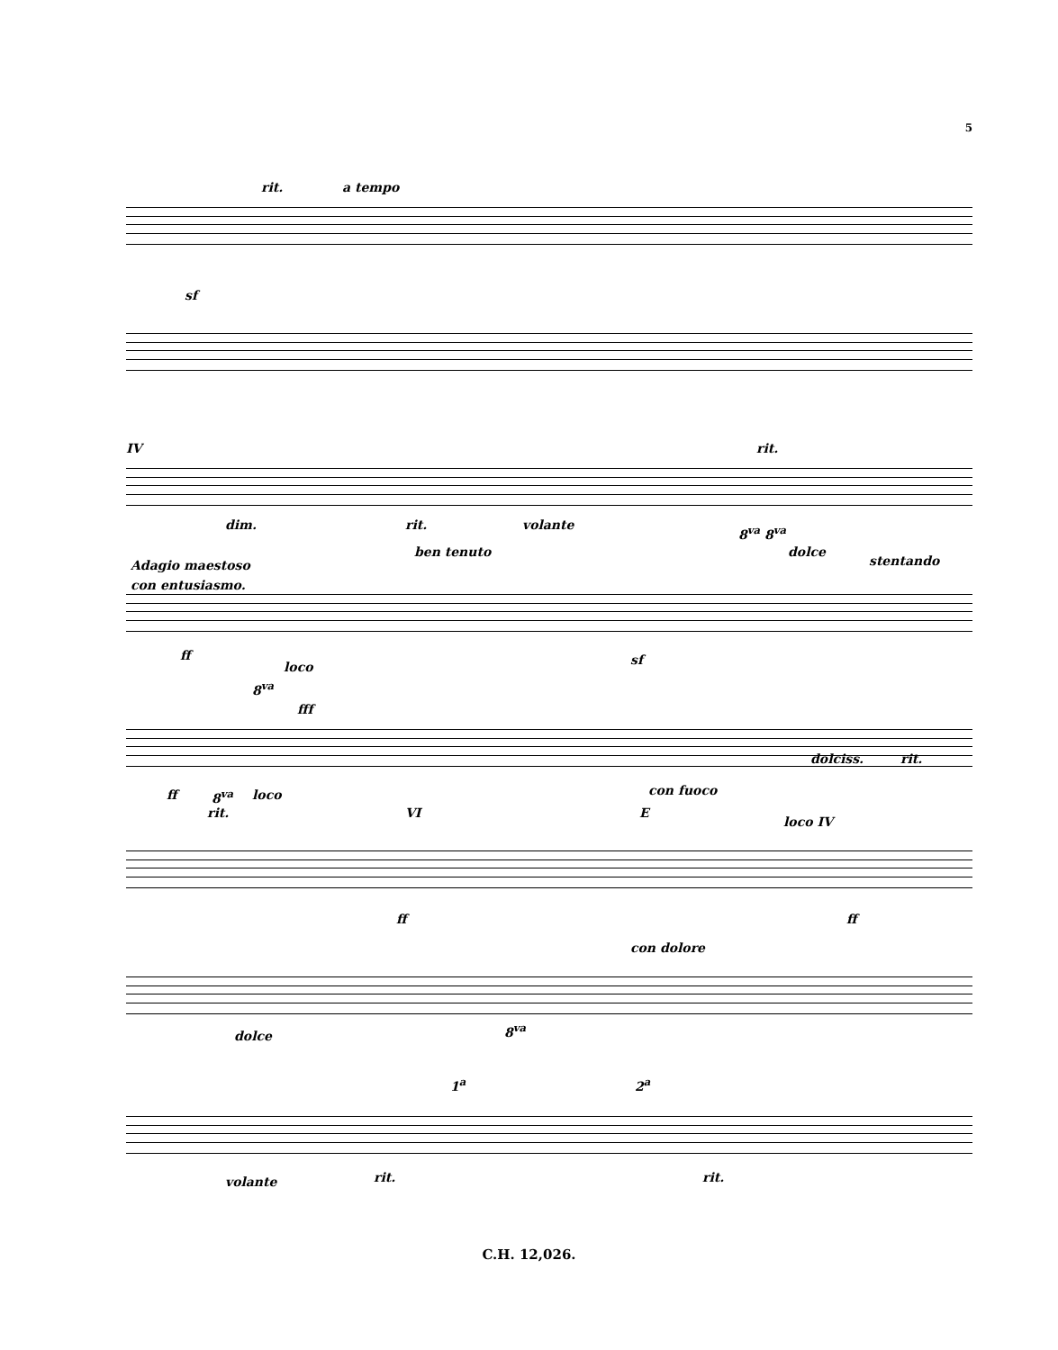5
rit. a tempo
sf
IV rit.
dim. rit. volante 8<sup>va</sup> 8<sup>va</sup>
ben tenuto dolce
stentando
Adagio maestoso
con entusiasmo.
ff
loco
8<sup>va</sup>
sf
fff
con fuoco
dolciss. rit.
ff 8<sup>va</sup> loco
rit. VI E
loco IV
ff ff
con dolore
dolce 8<sup>va</sup>
1<sup>a</sup> 2<sup>a</sup>
volante rit. rit.
C.H. 12,026.